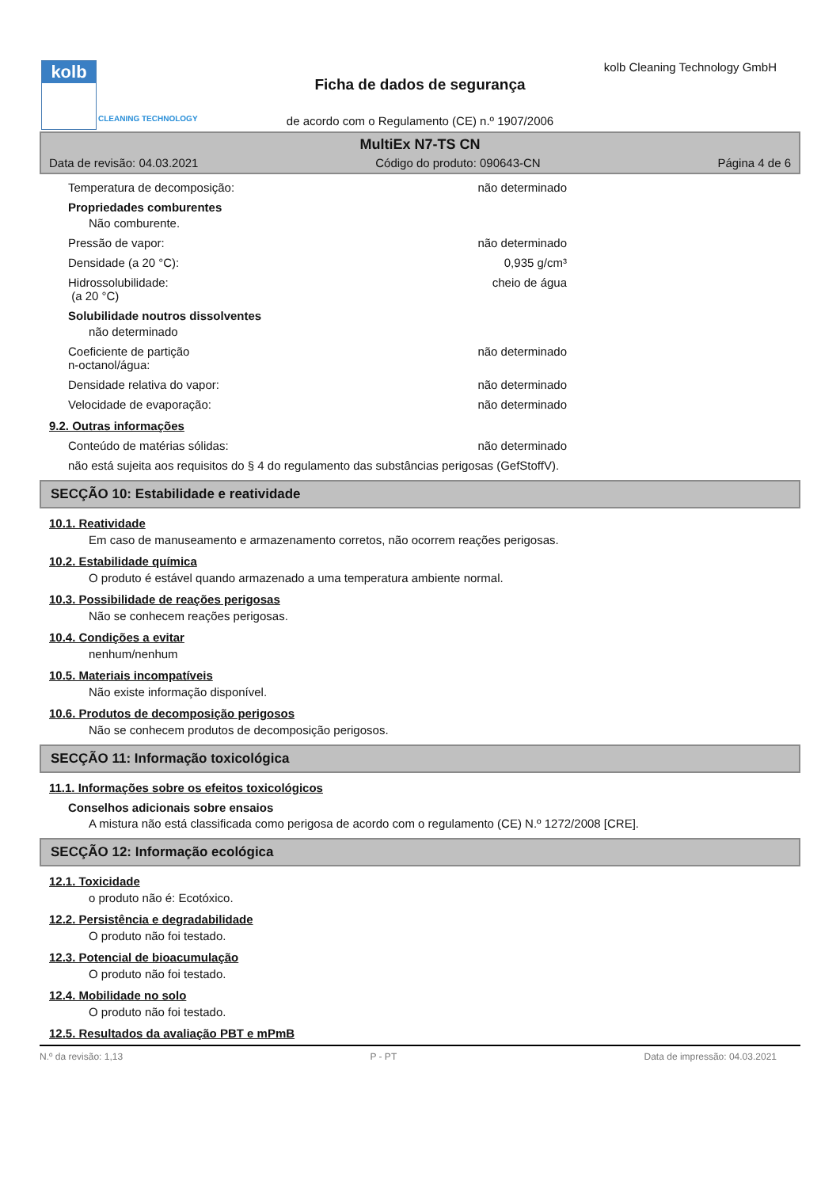kolb
CLEANING TECHNOLOGY
kolb Cleaning Technology GmbH
Ficha de dados de segurança
de acordo com o Regulamento (CE) n.º 1907/2006
MultiEx N7-TS CN
Data de revisão: 04.03.2021 Código do produto: 090643-CN Página 4 de 6
Temperatura de decomposição: não determinado
Propriedades comburentes
Não comburente.
Pressão de vapor: não determinado
Densidade (a 20 °C): 0,935 g/cm³
Hidrossolubilidade:
(a 20 °C) cheio de água
Solubilidade noutros dissolventes
não determinado
Coeficiente de partição
n-octanol/água: não determinado
Densidade relativa do vapor: não determinado
Velocidade de evaporação: não determinado
9.2. Outras informações
Conteúdo de matérias sólidas: não determinado
não está sujeita aos requisitos do § 4 do regulamento das substâncias perigosas (GefStoffV).
SECÇÃO 10: Estabilidade e reatividade
10.1. Reatividade
Em caso de manuseamento e armazenamento corretos, não ocorrem reações perigosas.
10.2. Estabilidade química
O produto é estável quando armazenado a uma temperatura ambiente normal.
10.3. Possibilidade de reações perigosas
Não se conhecem reações perigosas.
10.4. Condições a evitar
nenhum/nenhum
10.5. Materiais incompatíveis
Não existe informação disponível.
10.6. Produtos de decomposição perigosos
Não se conhecem produtos de decomposição perigosos.
SECÇÃO 11: Informação toxicológica
11.1. Informações sobre os efeitos toxicológicos
Conselhos adicionais sobre ensaios
A mistura não está classificada como perigosa de acordo com o regulamento (CE) N.º 1272/2008 [CRE].
SECÇÃO 12: Informação ecológica
12.1. Toxicidade
o produto não é: Ecotóxico.
12.2. Persistência e degradabilidade
O produto não foi testado.
12.3. Potencial de bioacumulação
O produto não foi testado.
12.4. Mobilidade no solo
O produto não foi testado.
12.5. Resultados da avaliação PBT e mPmB
N.º da revisão: 1,13 P - PT Data de impressão: 04.03.2021